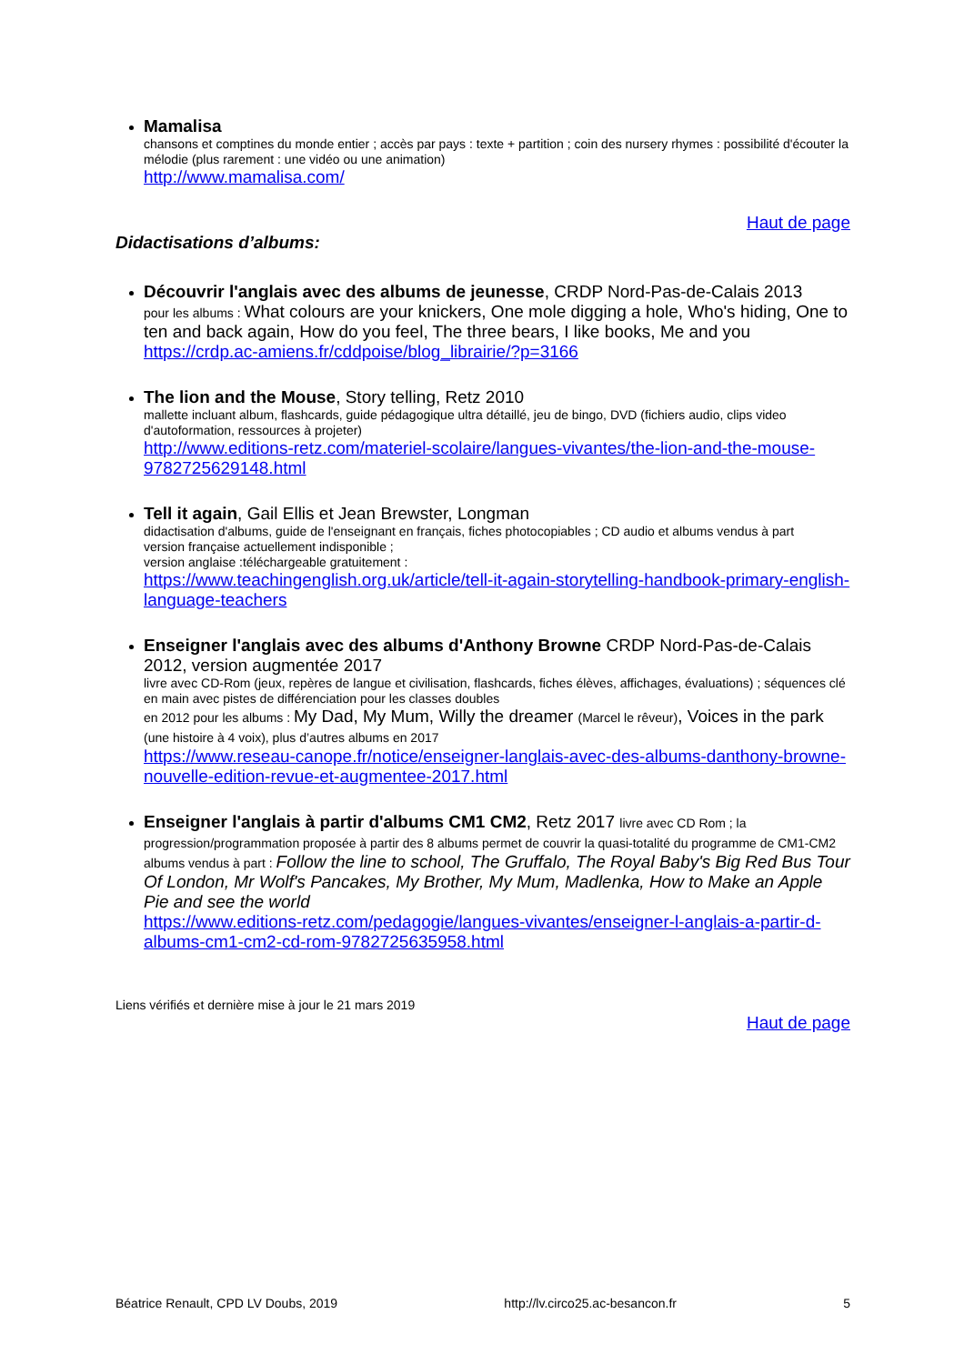Mamalisa
chansons et comptines du monde entier ; accès par pays : texte + partition ; coin des nursery rhymes : possibilité d'écouter la mélodie (plus rarement : une vidéo ou une animation)
http://www.mamalisa.com/
Haut de page
Didactisations d’albums:
Découvrir l'anglais avec des albums de jeunesse, CRDP Nord-Pas-de-Calais 2013
pour les albums : What colours are your knickers, One mole digging a hole, Who's hiding, One to ten and back again, How do you feel, The three bears, I like books, Me and you
https://crdp.ac-amiens.fr/cddpoise/blog_librairie/?p=3166
The lion and the Mouse, Story telling, Retz 2010
mallette incluant album, flashcards, guide pédagogique ultra détaillé, jeu de bingo, DVD (fichiers audio, clips video d'autoformation, ressources à projeter)
http://www.editions-retz.com/materiel-scolaire/langues-vivantes/the-lion-and-the-mouse-9782725629148.html
Tell it again, Gail Ellis et Jean Brewster, Longman
didactisation d'albums, guide de l'enseignant en français, fiches photocopiables ; CD audio et albums vendus à part
version française actuellement indisponible ;
version anglaise :téléchargeable gratuitement :
https://www.teachingenglish.org.uk/article/tell-it-again-storytelling-handbook-primary-english-language-teachers
Enseigner l'anglais avec des albums d'Anthony Browne CRDP Nord-Pas-de-Calais 2012, version augmentée 2017
livre avec CD-Rom (jeux, repères de langue et civilisation, flashcards, fiches élèves, affichages, évaluations) ; séquences clé en main avec pistes de différenciation pour les classes doubles
en 2012 pour les albums : My Dad, My Mum, Willy the dreamer (Marcel le rêveur), Voices in the park (une histoire à 4 voix), plus d’autres albums en 2017
https://www.reseau-canope.fr/notice/enseigner-langlais-avec-des-albums-danthony-browne-nouvelle-edition-revue-et-augmentee-2017.html
Enseigner l'anglais à partir d'albums CM1 CM2, Retz 2017 livre avec CD Rom ; la progression/programmation proposée à partir des 8 albums permet de couvrir la quasi-totalité du programme de CM1-CM2 albums vendus à part : Follow the line to school, The Gruffalo, The Royal Baby's Big Red Bus Tour Of London, Mr Wolf's Pancakes, My Brother, My Mum, Madlenka, How to Make an Apple Pie and see the world
https://www.editions-retz.com/pedagogie/langues-vivantes/enseigner-l-anglais-a-partir-d-albums-cm1-cm2-cd-rom-9782725635958.html
Liens vérifiés et dernière mise à jour le 21 mars 2019
Haut de page
Béatrice Renault, CPD LV Doubs, 2019 http://lv.circo25.ac-besancon.fr 5